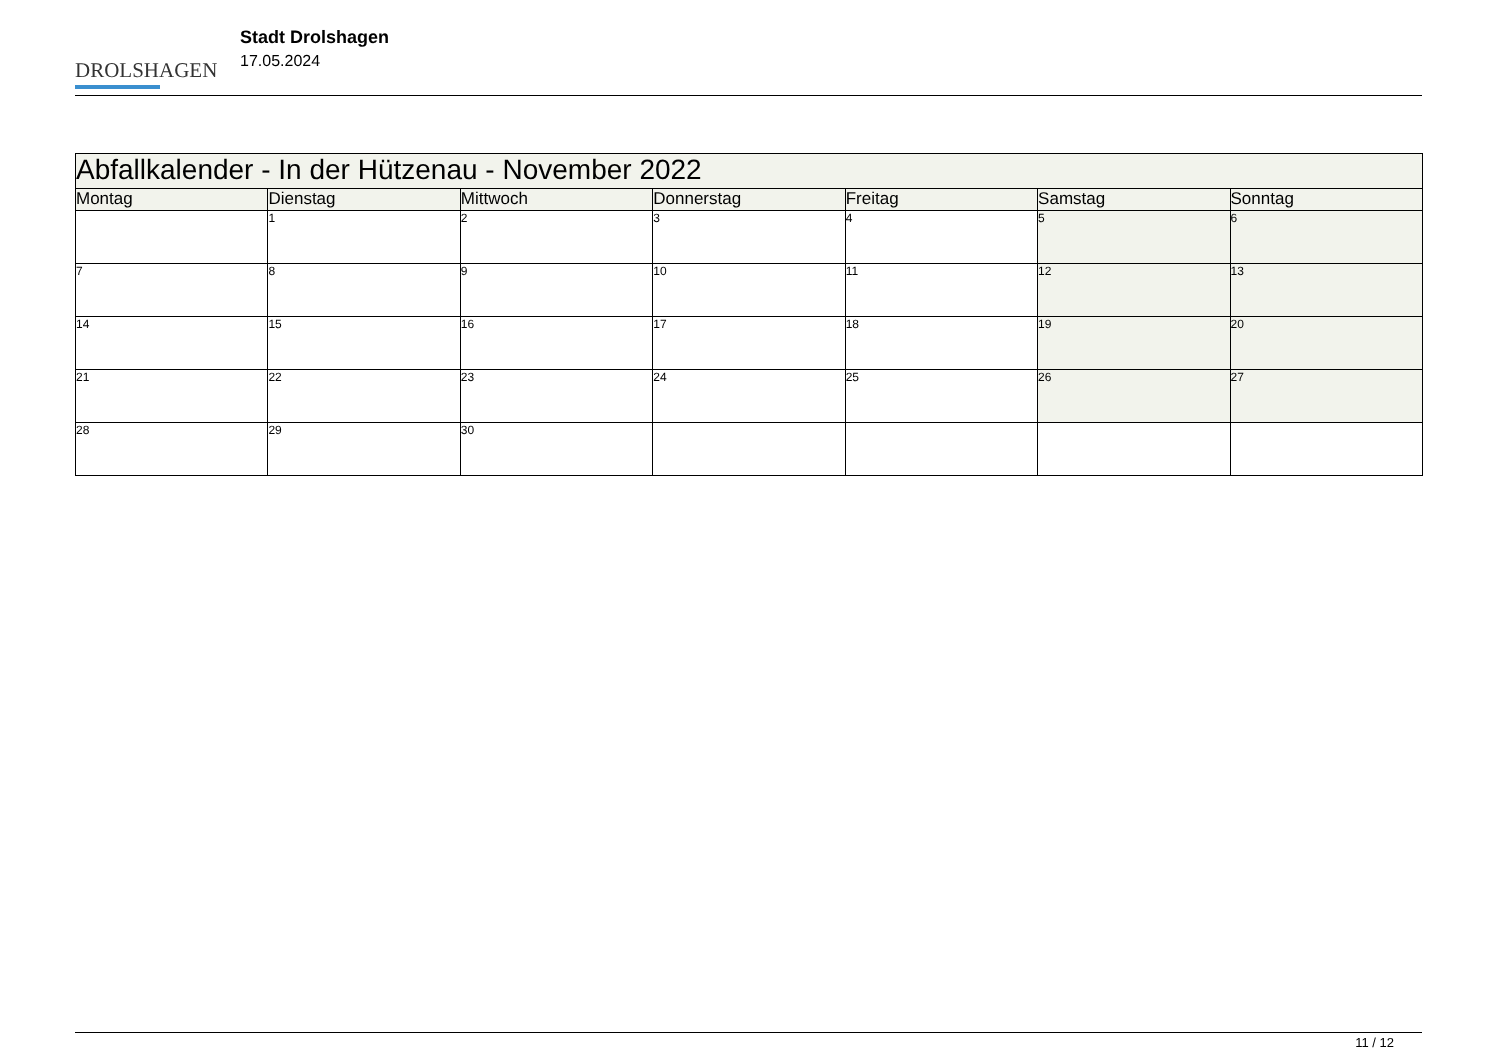DROLSHAGEN
Stadt Drolshagen
17.05.2024
| Abfallkalender - In der Hützenau - November 2022 | | | | | | |
| --- | --- | --- | --- | --- | --- | --- |
| Montag | Dienstag | Mittwoch | Donnerstag | Freitag | Samstag | Sonntag |
| | 1 | 2 | 3 | 4 | 5 | 6 |
| 7 | 8 | 9 | 10 | 11 | 12 | 13 |
| 14 | 15 | 16 | 17 | 18 | 19 | 20 |
| 21 | 22 | 23 | 24 | 25 | 26 | 27 |
| 28 | 29 | 30 | | | | |
11 / 12